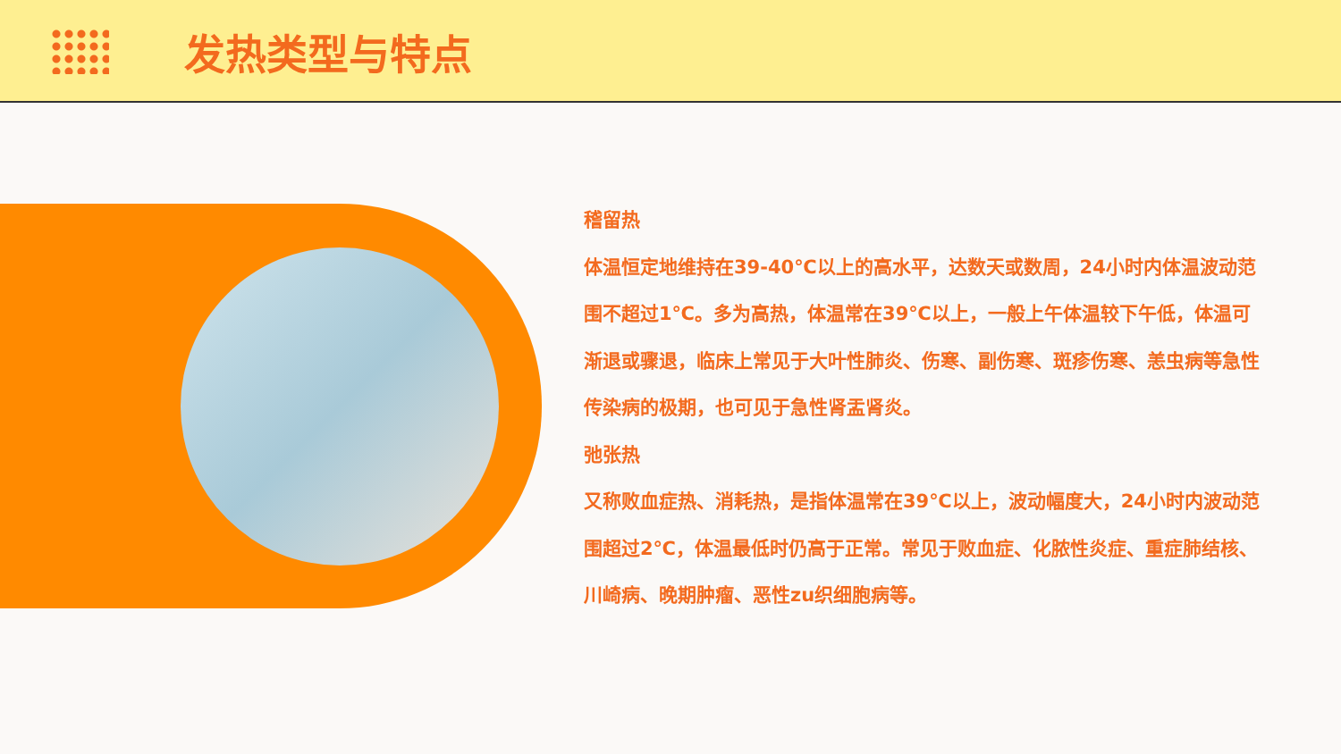发热类型与特点
稽留热
体温恒定地维持在39-40℃以上的高水平，达数天或数周，24小时内体温波动范围不超过1℃。多为高热，体温常在39℃以上，一般上午体温较下午低，体温可渐退或骤退，临床上常见于大叶性肺炎、伤寒、副伤寒、斑疹伤寒、恙虫病等急性传染病的极期，也可见于急性肾盂肾炎。
弛张热
又称败血症热、消耗热，是指体温常在39℃以上，波动幅度大，24小时内波动范围超过2℃，体温最低时仍高于正常。常见于败血症、化脓性炎症、重症肺结核、川崎病、晚期肿瘤、恶性zu织细胞病等。